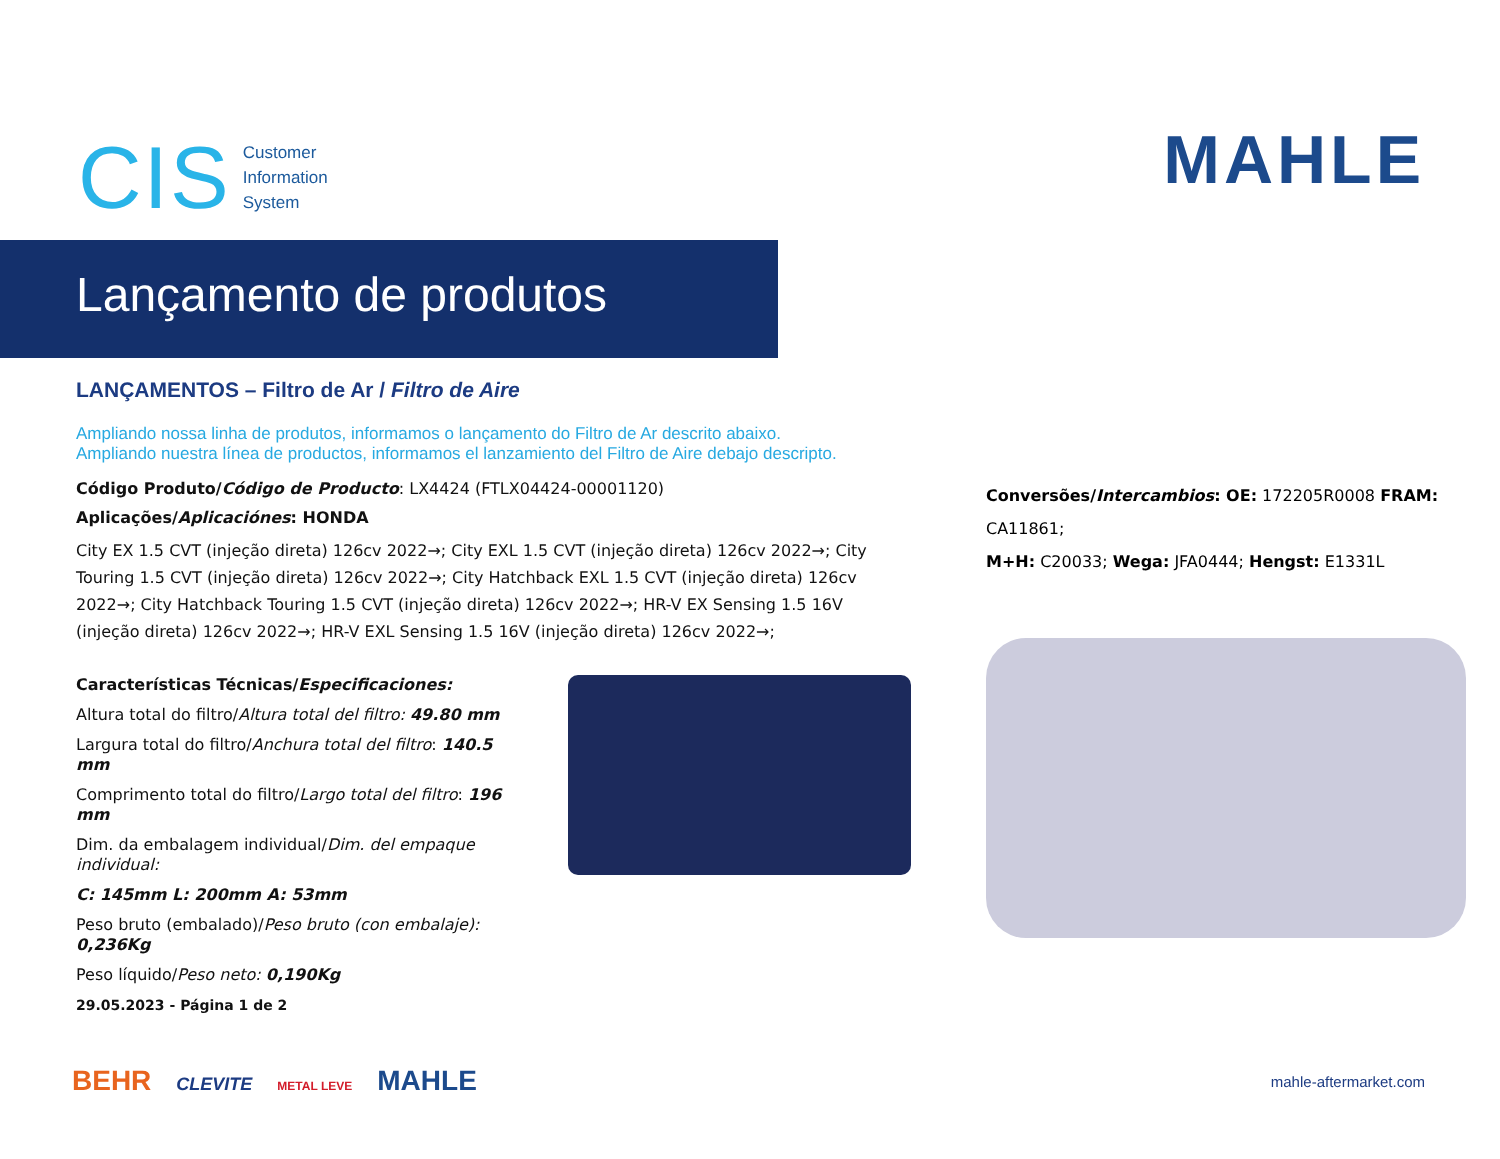CIS
Customer
Information
System
MAHLE
Lançamento de produtos
LANÇAMENTOS – Filtro de Ar / Filtro de Aire
Ampliando nossa linha de produtos, informamos o lançamento do Filtro de Ar descrito abaixo.
Ampliando nuestra línea de productos, informamos el lanzamiento del Filtro de Aire debajo descripto.
Código Produto/Código de Producto: LX4424 (FTLX04424-00001120)
Aplicações/Aplicaciónes: HONDA
City EX 1.5 CVT (injeção direta) 126cv 2022→; City EXL 1.5 CVT (injeção direta) 126cv 2022→; City Touring 1.5 CVT (injeção direta) 126cv 2022→; City Hatchback EXL 1.5 CVT (injeção direta) 126cv 2022→; City Hatchback Touring 1.5 CVT (injeção direta) 126cv 2022→; HR-V EX Sensing 1.5 16V (injeção direta) 126cv 2022→; HR-V EXL Sensing 1.5 16V (injeção direta) 126cv 2022→;
Características Técnicas/Especificaciones:
Altura total do filtro/Altura total del filtro: 49.80 mm
Largura total do filtro/Anchura total del filtro: 140.5 mm
Comprimento total do filtro/Largo total del filtro: 196 mm
Dim. da embalagem individual/Dim. del empaque individual:
C: 145mm L: 200mm A: 53mm
Peso bruto (embalado)/Peso bruto (con embalaje): 0,236Kg
Peso líquido/Peso neto: 0,190Kg
29.05.2023 - Página 1 de 2
Conversões/Intercambios: OE: 172205R0008 FRAM: CA11861;
M+H: C20033; Wega: JFA0444; Hengst: E1331L
BEHR CLEVITE METAL LEVE MAHLE
mahle-aftermarket.com